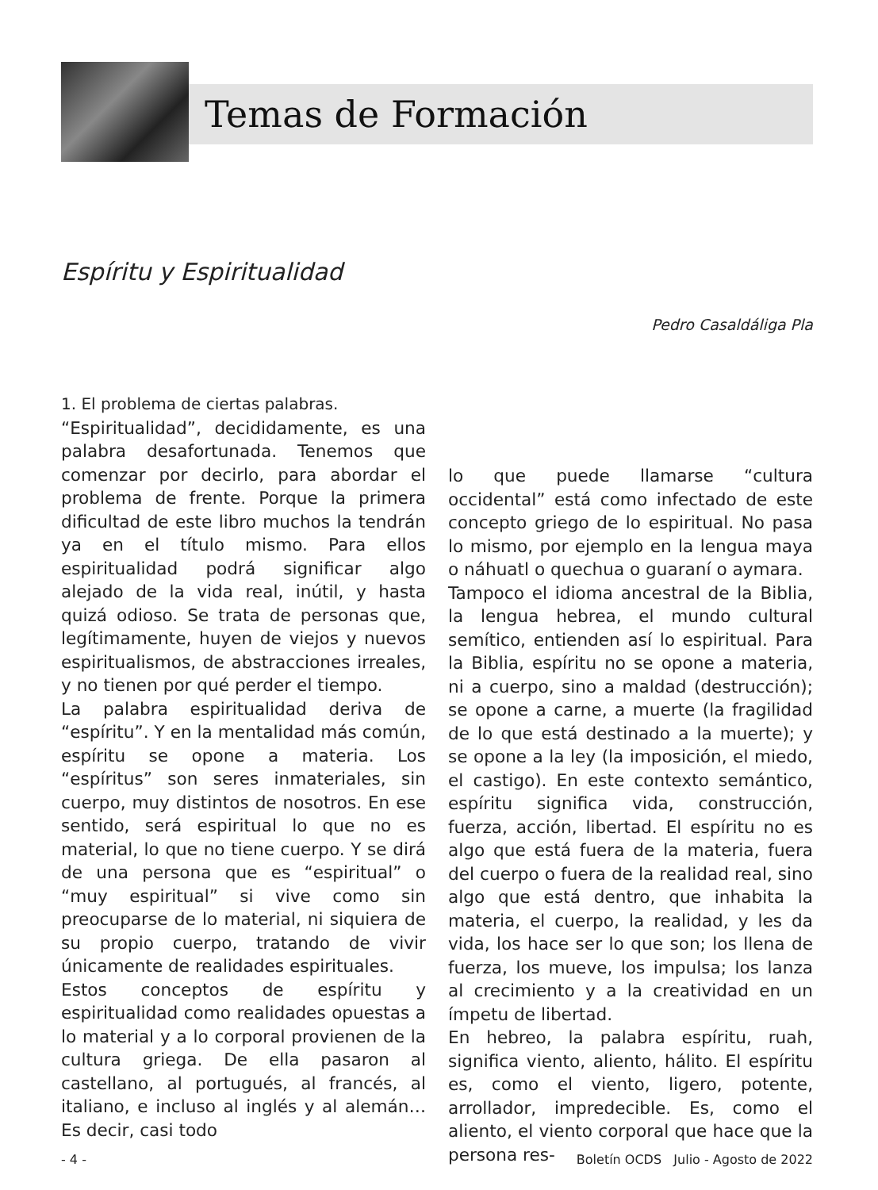Temas de Formación
Espíritu y Espiritualidad
Pedro Casaldáliga Pla
1. El problema de ciertas palabras.
“Espiritualidad”, decididamente, es una palabra desafortunada. Tenemos que comenzar por decirlo, para abordar el problema de frente. Porque la primera dificultad de este libro muchos la tendrán ya en el título mismo. Para ellos espiritualidad podrá significar algo alejado de la vida real, inútil, y hasta quizá odioso. Se trata de personas que, legítimamente, huyen de viejos y nuevos espiritualismos, de abstracciones irreales, y no tienen por qué perder el tiempo.
La palabra espiritualidad deriva de “espíritu”. Y en la mentalidad más común, espíritu se opone a materia. Los “espíritus” son seres inmateriales, sin cuerpo, muy distintos de nosotros. En ese sentido, será espiritual lo que no es material, lo que no tiene cuerpo. Y se dirá de una persona que es “espiritual” o “muy espiritual” si vive como sin preocuparse de lo material, ni siquiera de su propio cuerpo, tratando de vivir únicamente de realidades espirituales.
Estos conceptos de espíritu y espiritualidad como realidades opuestas a lo material y a lo corporal provienen de la cultura griega. De ella pasaron al castellano, al portugués, al francés, al italiano, e incluso al inglés y al alemán… Es decir, casi todo
lo que puede llamarse “cultura occidental” está como infectado de este concepto griego de lo espiritual. No pasa lo mismo, por ejemplo en la lengua maya o náhuatl o quechua o guaraní o aymara.
Tampoco el idioma ancestral de la Biblia, la lengua hebrea, el mundo cultural semítico, entienden así lo espiritual. Para la Biblia, espíritu no se opone a materia, ni a cuerpo, sino a maldad (destrucción); se opone a carne, a muerte (la fragilidad de lo que está destinado a la muerte); y se opone a la ley (la imposición, el miedo, el castigo). En este contexto semántico, espíritu significa vida, construcción, fuerza, acción, libertad. El espíritu no es algo que está fuera de la materia, fuera del cuerpo o fuera de la realidad real, sino algo que está dentro, que inhabita la materia, el cuerpo, la realidad, y les da vida, los hace ser lo que son; los llena de fuerza, los mueve, los impulsa; los lanza al crecimiento y a la creatividad en un ímpetu de libertad.
En hebreo, la palabra espíritu, ruah, significa viento, aliento, hálito. El espíritu es, como el viento, ligero, potente, arrollador, impredecible. Es, como el aliento, el viento corporal que hace que la persona res-
- 4 - Boletín OCDS Julio - Agosto de 2022